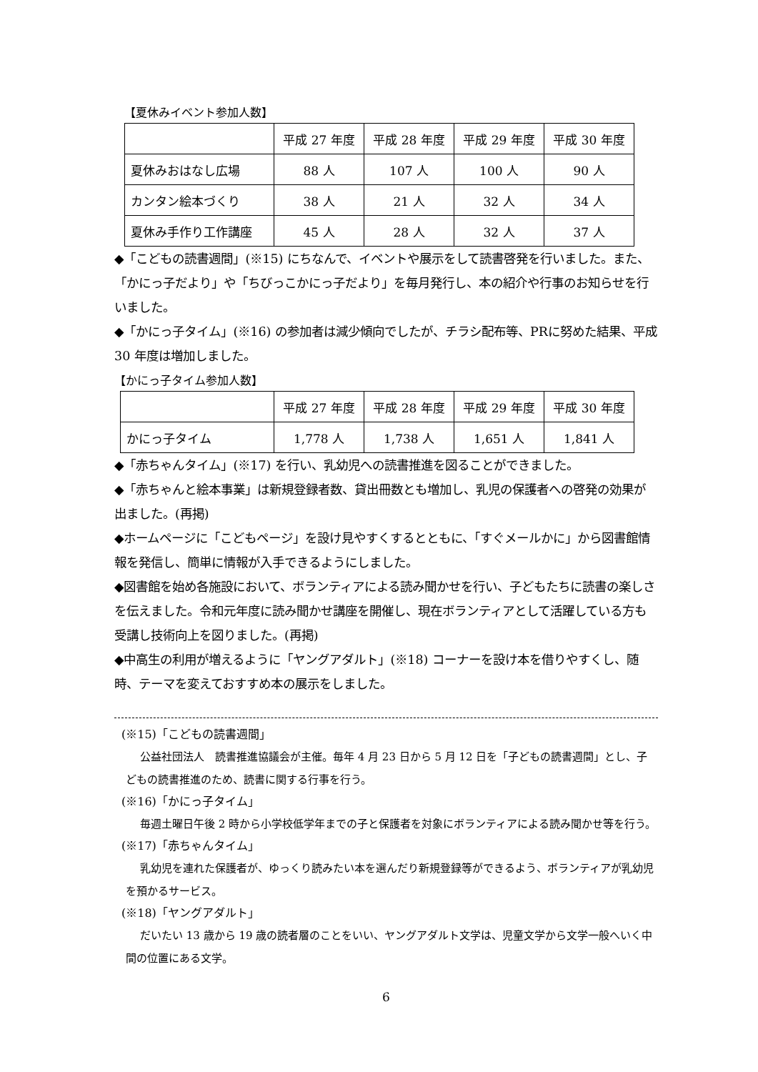【夏休みイベント参加人数】
| | 平成 27 年度 | 平成 28 年度 | 平成 29 年度 | 平成 30 年度 |
| 夏休みおはなし広場 | 88 人 | 107 人 | 100 人 | 90 人 |
| カンタン絵本づくり | 38 人 | 21 人 | 32 人 | 34 人 |
| 夏休み手作り工作講座 | 45 人 | 28 人 | 32 人 | 37 人 |
◆「こどもの読書週間」(※15) にちなんで、イベントや展示をして読書啓発を行いました。また、「かにっ子だより」や「ちびっこかにっ子だより」を毎月発行し、本の紹介や行事のお知らせを行いました。
◆「かにっ子タイム」(※16) の参加者は減少傾向でしたが、チラシ配布等、PRに努めた結果、平成 30 年度は増加しました。
【かにっ子タイム参加人数】
| | 平成 27 年度 | 平成 28 年度 | 平成 29 年度 | 平成 30 年度 |
| かにっ子タイム | 1,778 人 | 1,738 人 | 1,651 人 | 1,841 人 |
◆「赤ちゃんタイム」(※17) を行い、乳幼児への読書推進を図ることができました。
◆「赤ちゃんと絵本事業」は新規登録者数、貸出冊数とも増加し、乳児の保護者への啓発の効果が出ました。(再掲)
◆ホームページに「こどもページ」を設け見やすくするとともに、「すぐメールかに」から図書館情報を発信し、簡単に情報が入手できるようにしました。
◆図書館を始め各施設において、ボランティアによる読み聞かせを行い、子どもたちに読書の楽しさを伝えました。令和元年度に読み聞かせ講座を開催し、現在ボランティアとして活躍している方も受講し技術向上を図りました。(再掲)
◆中高生の利用が増えるように「ヤングアダルト」(※18) コーナーを設け本を借りやすくし、随時、テーマを変えておすすめ本の展示をしました。
(※15)「こどもの読書週間」
公益社団法人　読書推進協議会が主催。毎年 4 月 23 日から 5 月 12 日を「子どもの読書週間」とし、子どもの読書推進のため、読書に関する行事を行う。
(※16)「かにっ子タイム」
毎週土曜日午後 2 時から小学校低学年までの子と保護者を対象にボランティアによる読み聞かせ等を行う。
(※17)「赤ちゃんタイム」
乳幼児を連れた保護者が、ゆっくり読みたい本を選んだり新規登録等ができるよう、ボランティアが乳幼児を預かるサービス。
(※18)「ヤングアダルト」
だいたい 13 歳から 19 歳の読者層のことをいい、ヤングアダルト文学は、児童文学から文学一般へいく中間の位置にある文学。
6